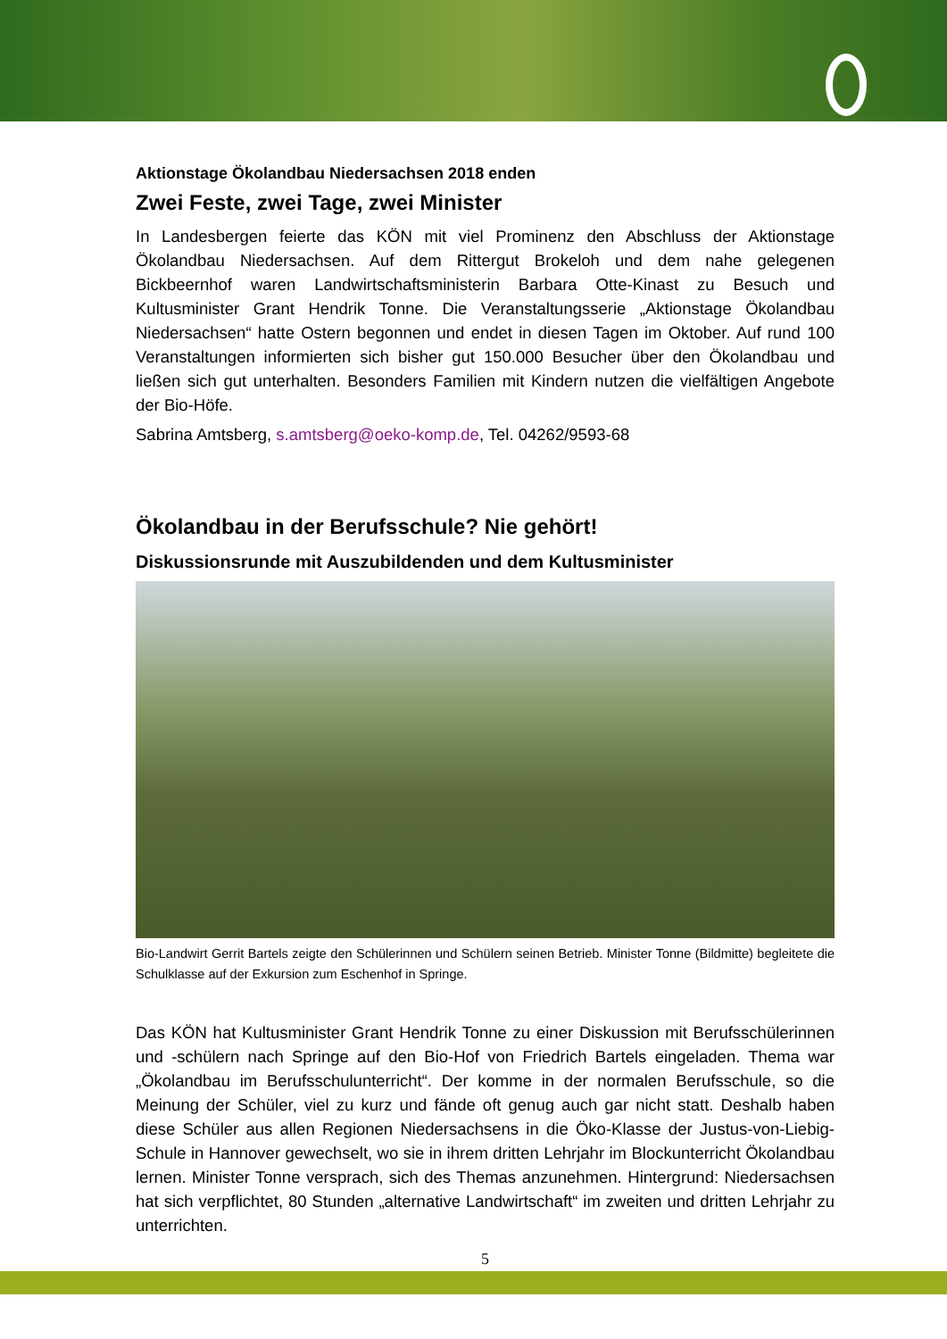Aktionstage Ökolandbau Niedersachsen 2018 enden
Zwei Feste, zwei Tage, zwei Minister
In Landesbergen feierte das KÖN mit viel Prominenz den Abschluss der Aktionstage Ökolandbau Niedersachsen. Auf dem Rittergut Brokeloh und dem nahe gelegenen Bickbeernhof waren Landwirtschaftsministerin Barbara Otte-Kinast zu Besuch und Kultusminister Grant Hendrik Tonne. Die Veranstaltungsserie „Aktionstage Ökolandbau Niedersachsen“ hatte Ostern begonnen und endet in diesen Tagen im Oktober. Auf rund 100 Veranstaltungen informierten sich bisher gut 150.000 Besucher über den Ökolandbau und ließen sich gut unterhalten. Besonders Familien mit Kindern nutzen die vielfältigen Angebote der Bio-Höfe.
Sabrina Amtsberg, s.amtsberg@oeko-komp.de, Tel. 04262/9593-68
Ökolandbau in der Berufsschule? Nie gehört!
Diskussionsrunde mit Auszubildenden und dem Kultusminister
Bio-Landwirt Gerrit Bartels zeigte den Schülerinnen und Schülern seinen Betrieb. Minister Tonne (Bildmitte) begleitete die Schulklasse auf der Exkursion zum Eschenhof in Springe.
Das KÖN hat Kultusminister Grant Hendrik Tonne zu einer Diskussion mit Berufsschülerinnen und -schülern nach Springe auf den Bio-Hof von Friedrich Bartels eingeladen. Thema war „Ökolandbau im Berufsschulunterricht“. Der komme in der normalen Berufsschule, so die Meinung der Schüler, viel zu kurz und fände oft genug auch gar nicht statt. Deshalb haben diese Schüler aus allen Regionen Niedersachsens in die Öko-Klasse der Justus-von-Liebig-Schule in Hannover gewechselt, wo sie in ihrem dritten Lehrjahr im Blockunterricht Ökolandbau lernen. Minister Tonne versprach, sich des Themas anzunehmen. Hintergrund: Niedersachsen hat sich verpflichtet, 80 Stunden „alternative Landwirtschaft“ im zweiten und dritten Lehrjahr zu unterrichten.
5